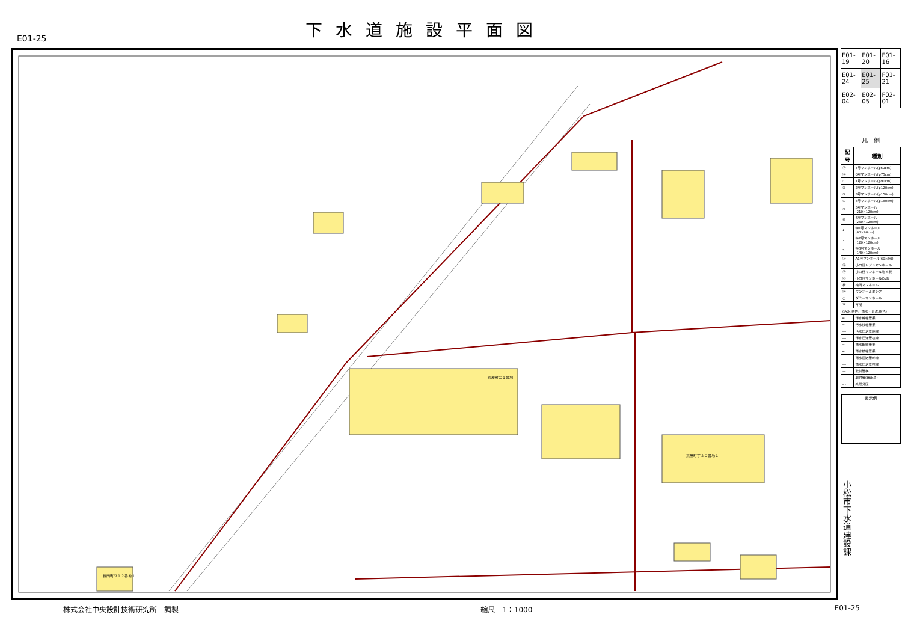E01-25
下水道施設平面図
荒屋町ニ１番地
荒屋町丁２０番地１
長田町ワ１２番地１
| E01-19 | E01-20 | F01-16 |
| E01-24 | E01-25 | F01-21 |
| E02-04 | E02-05 | F02-01 |
凡　例
| 記号 | 種別 |
| --- | --- |
| Ⓨ | Y号マンホール(φ60cm) |
| ⓪ | 0号マンホール(φ75cm) |
| ① | 1号マンホール(φ90cm) |
| ② | 2号マンホール(φ120cm) |
| ③ | 3号マンホール(φ150cm) |
| ④ | 4号マンホール(φ180cm) |
| ⑤ | 5号マンホール(210×120cm) |
| ⑥ | 6号マンホール(260×120cm) |
| 1 | 特1号マンホール(60×90cm) |
| 2 | 特2号マンホール(120×120cm) |
| 3 | 特3号マンホール(140×120cm) |
| Ⓐ | A1号マンホール(60×90) |
| Ⓡ | 小口径レジンマンホール |
| Ⓥ | 小口径マンホール塩ビ製 |
| Ⓒ | 小口径マンホールCo製 |
| 楕 | 楕円マンホール |
| Ⓟ | マンホールポンプ |
| ○ | ダミーマンホール |
| 不 | 不明 |
| (汚水:茶色、雨水・合流:紺色) | |
| ━ | 汚水幹線管渠 |
| ━ | 汚水枝線管渠 |
| --- | 汚水圧送管幹線 |
| --- | 汚水圧送管枝線 |
| ━ | 雨水幹線管渠 |
| ━ | 雨水枝線管渠 |
| --- | 雨水圧送管幹線 |
| --- | 雨水圧送管枝線 |
| — | 取付管桝 |
| — | 取付管(管止め) |
| - - | 処理分区 |
表示例
小松市下水道建設課
株式会社中央設計技術研究所　調製 縮尺　1：1000 E01-25